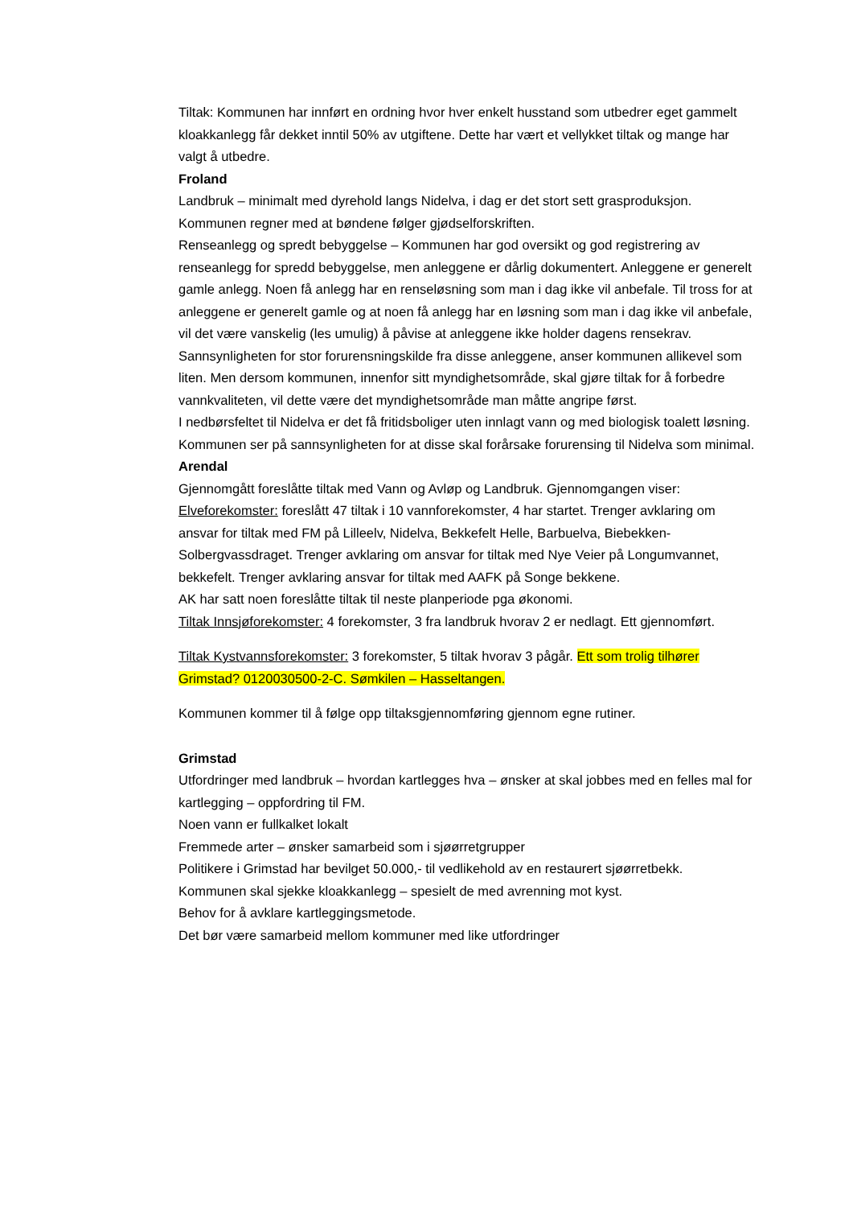Tiltak: Kommunen har innført en ordning hvor hver enkelt husstand som utbedrer eget gammelt kloakkanlegg får dekket inntil 50% av utgiftene. Dette har vært et vellykket tiltak og mange har valgt å utbedre.
Froland
Landbruk – minimalt med dyrehold langs Nidelva, i dag er det stort sett grasproduksjon. Kommunen regner med at bøndene følger gjødselforskriften.
Renseanlegg og spredt bebyggelse – Kommunen har god oversikt og god registrering av renseanlegg for spredd bebyggelse, men anleggene er dårlig dokumentert. Anleggene er generelt gamle anlegg. Noen få anlegg har en renseløsning som man i dag ikke vil anbefale. Til tross for at anleggene er generelt gamle og at noen få anlegg har en løsning som man i dag ikke vil anbefale, vil det være vanskelig (les umulig) å påvise at anleggene ikke holder dagens rensekrav. Sannsynligheten for stor forurensningskilde fra disse anleggene, anser kommunen allikevel som liten. Men dersom kommunen, innenfor sitt myndighetsområde, skal gjøre tiltak for å forbedre vannkvaliteten, vil dette være det myndighetsområde man måtte angripe først.
I nedbørsfeltet til Nidelva er det få fritidsboliger uten innlagt vann og med biologisk toalett løsning. Kommunen ser på sannsynligheten for at disse skal forårsake forurensing til Nidelva som minimal.
Arendal
Gjennomgått foreslåtte tiltak med Vann og Avløp og Landbruk. Gjennomgangen viser:
Elveforekomster: foreslått 47 tiltak i 10 vannforekomster, 4 har startet. Trenger avklaring om ansvar for tiltak med FM på Lilleelv, Nidelva, Bekkefelt Helle, Barbuelva, Biebekken-Solbergvassdraget. Trenger avklaring om ansvar for tiltak med Nye Veier på Longumvannet, bekkefelt. Trenger avklaring ansvar for tiltak med AAFK på Songe bekkene.
AK har satt noen foreslåtte tiltak til neste planperiode pga økonomi.
Tiltak Innsjøforekomster: 4 forekomster, 3 fra landbruk hvorav 2 er nedlagt. Ett gjennomført.
Tiltak Kystvannsforekomster: 3 forekomster, 5 tiltak hvorav 3 pågår. Ett som trolig tilhører Grimstad? 0120030500-2-C. Sømkilen – Hasseltangen.
Kommunen kommer til å følge opp tiltaksgjennomføring gjennom egne rutiner.
Grimstad
Utfordringer med landbruk – hvordan kartlegges hva – ønsker at skal jobbes med en felles mal for kartlegging – oppfordring til FM.
Noen vann er fullkalket lokalt
Fremmede arter – ønsker samarbeid som i sjøørretgrupper
Politikere i Grimstad har bevilget 50.000,- til vedlikehold av en restaurert sjøørretbekk.
Kommunen skal sjekke kloakkanlegg – spesielt de med avrenning mot kyst.
Behov for å avklare kartleggingsmetode.
Det bør være samarbeid mellom kommuner med like utfordringer